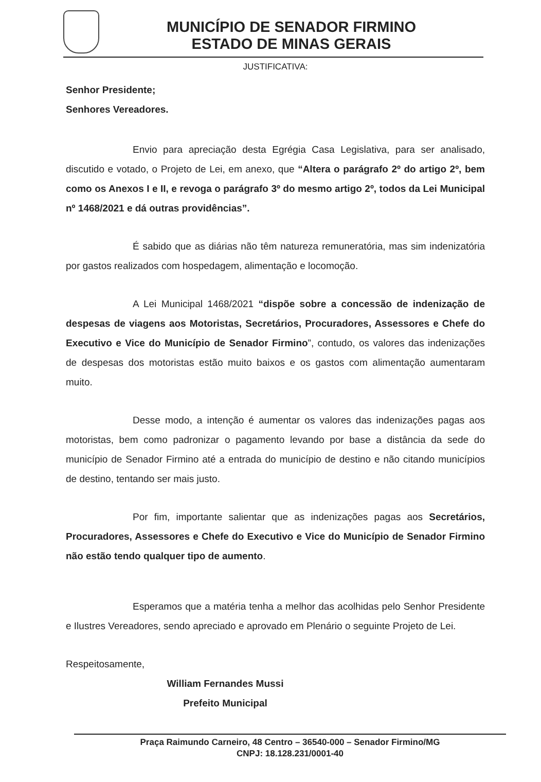MUNICÍPIO DE SENADOR FIRMINO
ESTADO DE MINAS GERAIS
JUSTIFICATIVA:
Senhor Presidente;
Senhores Vereadores.
Envio para apreciação desta Egrégia Casa Legislativa, para ser analisado, discutido e votado, o Projeto de Lei, em anexo, que “Altera o parágrafo 2º do artigo 2º, bem como os Anexos I e II, e revoga o parágrafo 3º do mesmo artigo 2º, todos da Lei Municipal nº 1468/2021 e dá outras providências”.
É sabido que as diárias não têm natureza remuneratória, mas sim indenizatória por gastos realizados com hospedagem, alimentação e locomoção.
A Lei Municipal 1468/2021 “dispõe sobre a concessão de indenização de despesas de viagens aos Motoristas, Secretários, Procuradores, Assessores e Chefe do Executivo e Vice do Município de Senador Firmino”, contudo, os valores das indenizações de despesas dos motoristas estão muito baixos e os gastos com alimentação aumentaram muito.
Desse modo, a intenção é aumentar os valores das indenizações pagas aos motoristas, bem como padronizar o pagamento levando por base a distância da sede do município de Senador Firmino até a entrada do município de destino e não citando municípios de destino, tentando ser mais justo.
Por fim, importante salientar que as indenizações pagas aos Secretários, Procuradores, Assessores e Chefe do Executivo e Vice do Município de Senador Firmino não estão tendo qualquer tipo de aumento.
Esperamos que a matéria tenha a melhor das acolhidas pelo Senhor Presidente e Ilustres Vereadores, sendo apreciado e aprovado em Plenário o seguinte Projeto de Lei.
Respeitosamente,
William Fernandes Mussi
Prefeito Municipal
Praça Raimundo Carneiro, 48 Centro – 36540-000 – Senador Firmino/MG
CNPJ: 18.128.231/0001-40